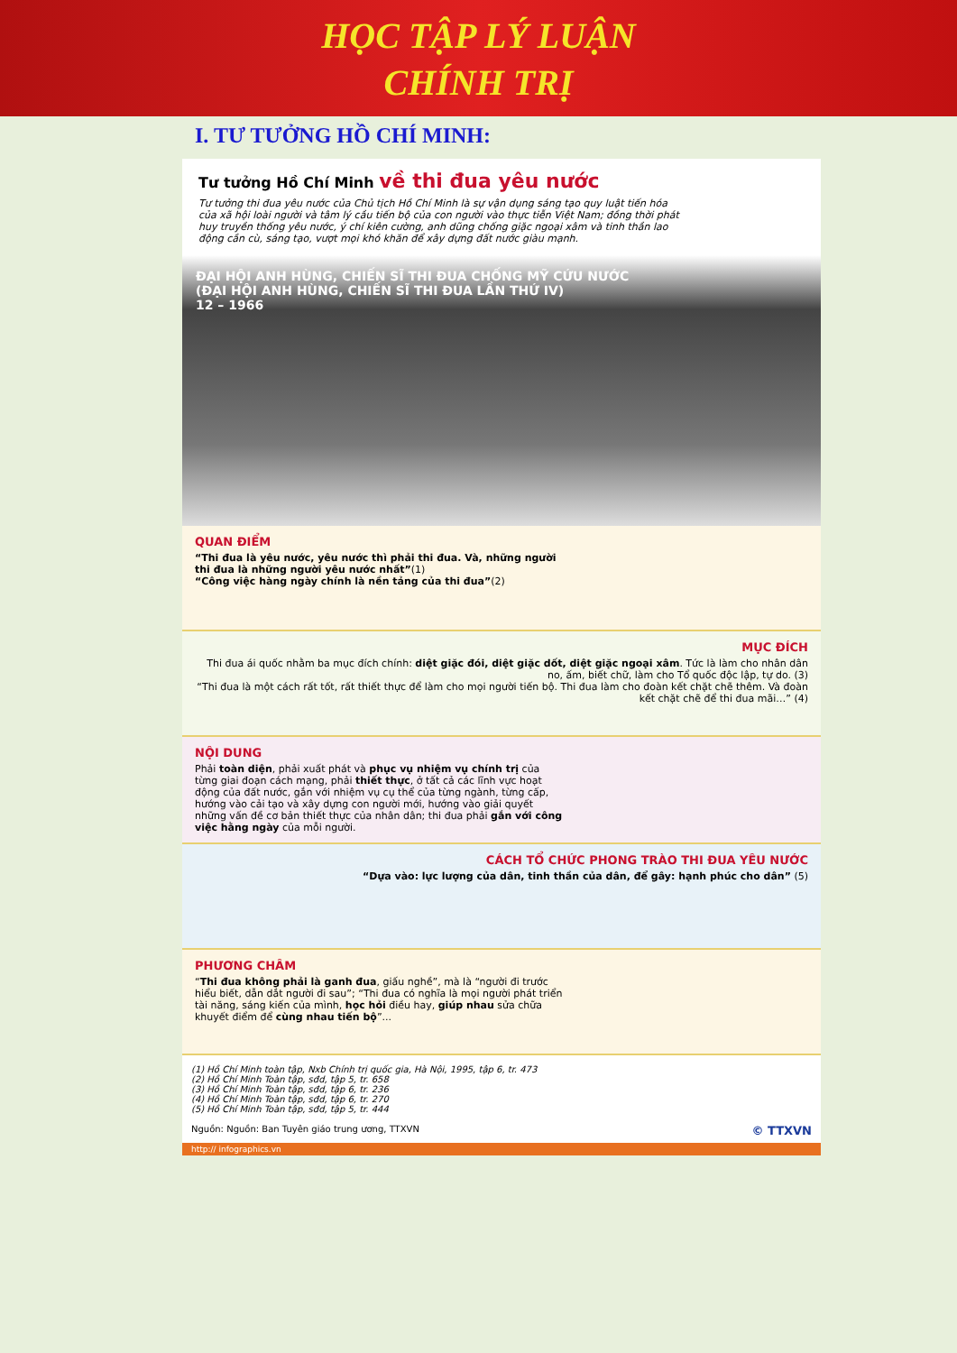HỌC TẬP LÝ LUẬN
CHÍNH TRỊ
I. TƯ TƯỞNG HỒ CHÍ MINH:
Tư tưởng Hồ Chí Minh về thi đua yêu nước
Tư tưởng thi đua yêu nước của Chủ tịch Hồ Chí Minh là sự vận dụng sáng tạo quy luật tiến hóa của xã hội loài người và tâm lý cầu tiến bộ của con người vào thực tiễn Việt Nam; đồng thời phát huy truyền thống yêu nước, ý chí kiên cường, anh dũng chống giặc ngoại xâm và tinh thần lao động cần cù, sáng tạo, vượt mọi khó khăn để xây dựng đất nước giàu mạnh.
ĐẠI HỘI ANH HÙNG, CHIẾN SĨ THI ĐUA CHỐNG MỸ CỨU NƯỚC
(ĐẠI HỘI ANH HÙNG, CHIẾN SĨ THI ĐUA LẦN THỨ IV)
12 – 1966
QUAN ĐIỂM
“Thi đua là yêu nước, yêu nước thì phải thi đua. Và, những người thi đua là những người yêu nước nhất”(1)
“Công việc hàng ngày chính là nền tảng của thi đua”(2)
MỤC ĐÍCH
Thi đua ái quốc nhằm ba mục đích chính: diệt giặc đói, diệt giặc dốt, diệt giặc ngoại xâm. Tức là làm cho nhân dân no, ấm, biết chữ, làm cho Tổ quốc độc lập, tự do. (3)
“Thi đua là một cách rất tốt, rất thiết thực để làm cho mọi người tiến bộ. Thi đua làm cho đoàn kết chặt chẽ thêm. Và đoàn kết chặt chẽ để thi đua mãi…” (4)
NỘI DUNG
Phải toàn diện, phải xuất phát và phục vụ nhiệm vụ chính trị của từng giai đoạn cách mạng, phải thiết thực, ở tất cả các lĩnh vực hoạt động của đất nước, gắn với nhiệm vụ cụ thể của từng ngành, từng cấp, hướng vào cải tạo và xây dựng con người mới, hướng vào giải quyết những vấn đề cơ bản thiết thực của nhân dân; thi đua phải gắn với công việc hằng ngày của mỗi người.
CÁCH TỔ CHỨC PHONG TRÀO THI ĐUA YÊU NƯỚC
“Dựa vào: lực lượng của dân, tinh thần của dân, để gây: hạnh phúc cho dân” (5)
PHƯƠNG CHÂM
“Thi đua không phải là ganh đua, giấu nghề”, mà là “người đi trước hiểu biết, dẫn dắt người đi sau”; “Thi đua có nghĩa là mọi người phát triển tài năng, sáng kiến của mình, học hỏi điều hay, giúp nhau sửa chữa khuyết điểm để cùng nhau tiến bộ”...
(1) Hồ Chí Minh toàn tập, Nxb Chính trị quốc gia, Hà Nội, 1995, tập 6, tr. 473
(2) Hồ Chí Minh Toàn tập, sđd, tập 5, tr. 658
(3) Hồ Chí Minh Toàn tập, sđd, tập 6, tr. 236
(4) Hồ Chí Minh Toàn tập, sđd, tập 6, tr. 270
(5) Hồ Chí Minh Toàn tập, sđd, tập 5, tr. 444
Nguồn: Nguồn: Ban Tuyên giáo trung ương, TTXVN © TTXVN
http:// infographics.vn